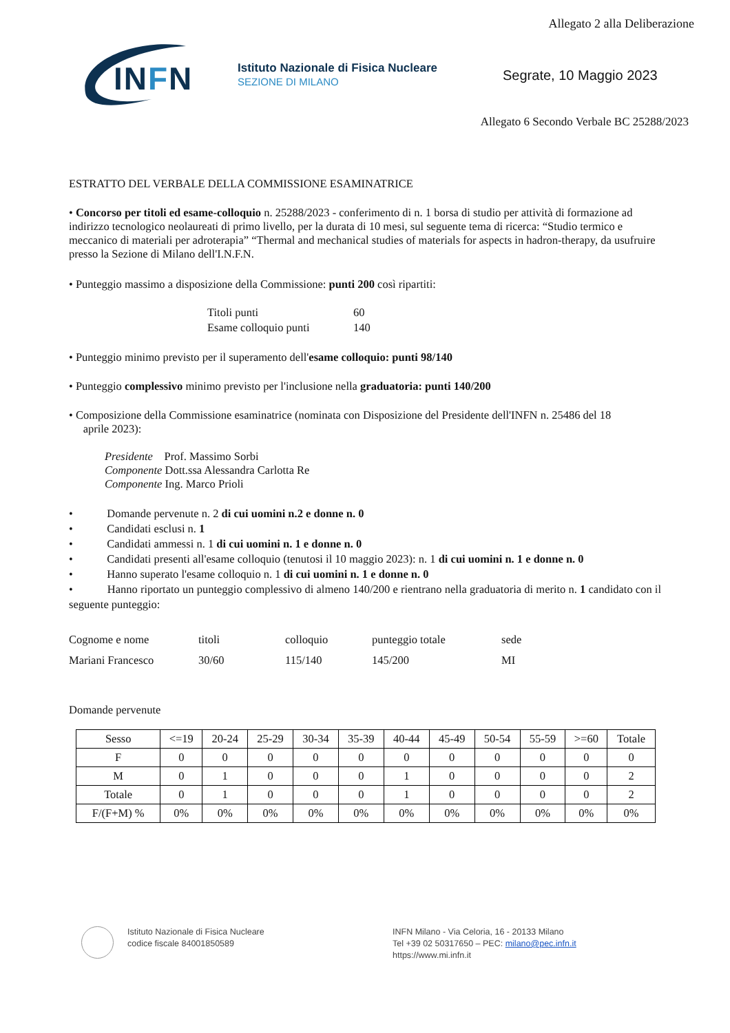Allegato 2 alla Deliberazione
INFN
Istituto Nazionale di Fisica Nucleare
SEZIONE DI MILANO
Segrate, 10 Maggio 2023
Allegato 6 Secondo Verbale BC 25288/2023
ESTRATTO DEL VERBALE DELLA COMMISSIONE ESAMINATRICE
• Concorso per titoli ed esame-colloquio n. 25288/2023 - conferimento di n. 1 borsa di studio per attività di formazione ad indirizzo tecnologico neolaureati di primo livello, per la durata di 10 mesi, sul seguente tema di ricerca: “Studio termico e meccanico di materiali per adroterapia” “Thermal and mechanical studies of materials for aspects in hadron-therapy, da usufruire presso la Sezione di Milano dell'I.N.F.N.
• Punteggio massimo a disposizione della Commissione: punti 200 così ripartiti:
| Titoli punti | 60 |
| Esame colloquio punti | 140 |
• Punteggio minimo previsto per il superamento dell'esame colloquio: punti 98/140
• Punteggio complessivo minimo previsto per l'inclusione nella graduatoria: punti 140/200
• Composizione della Commissione esaminatrice (nominata con Disposizione del Presidente dell'INFN n. 25486 del 18
aprile 2023):
Presidente Prof. Massimo Sorbi
Componente Dott.ssa Alessandra Carlotta Re
Componente Ing. Marco Prioli
• Domande pervenute n. 2 di cui uomini n.2 e donne n. 0
• Candidati esclusi n. 1
• Candidati ammessi n. 1 di cui uomini n. 1 e donne n. 0
• Candidati presenti all'esame colloquio (tenutosi il 10 maggio 2023): n. 1 di cui uomini n. 1 e donne n. 0
• Hanno superato l'esame colloquio n. 1 di cui uomini n. 1 e donne n. 0
• Hanno riportato un punteggio complessivo di almeno 140/200 e rientrano nella graduatoria di merito n. 1 candidato con il seguente punteggio:
| Cognome e nome | titoli | colloquio | punteggio totale | sede |
| Mariani Francesco | 30/60 | 115/140 | 145/200 | MI |
Domande pervenute
| Sesso | <=19 | 20-24 | 25-29 | 30-34 | 35-39 | 40-44 | 45-49 | 50-54 | 55-59 | >=60 | Totale |
| F | 0 | 0 | 0 | 0 | 0 | 0 | 0 | 0 | 0 | 0 | 0 |
| M | 0 | 1 | 0 | 0 | 0 | 1 | 0 | 0 | 0 | 0 | 2 |
| Totale | 0 | 1 | 0 | 0 | 0 | 1 | 0 | 0 | 0 | 0 | 2 |
| F/(F+M) % | 0% | 0% | 0% | 0% | 0% | 0% | 0% | 0% | 0% | 0% | 0% |
Istituto Nazionale di Fisica Nucleare
codice fiscale 84001850589
INFN Milano - Via Celoria, 16 - 20133 Milano
Tel +39 02 50317650 – PEC: milano@pec.infn.it
https://www.mi.infn.it